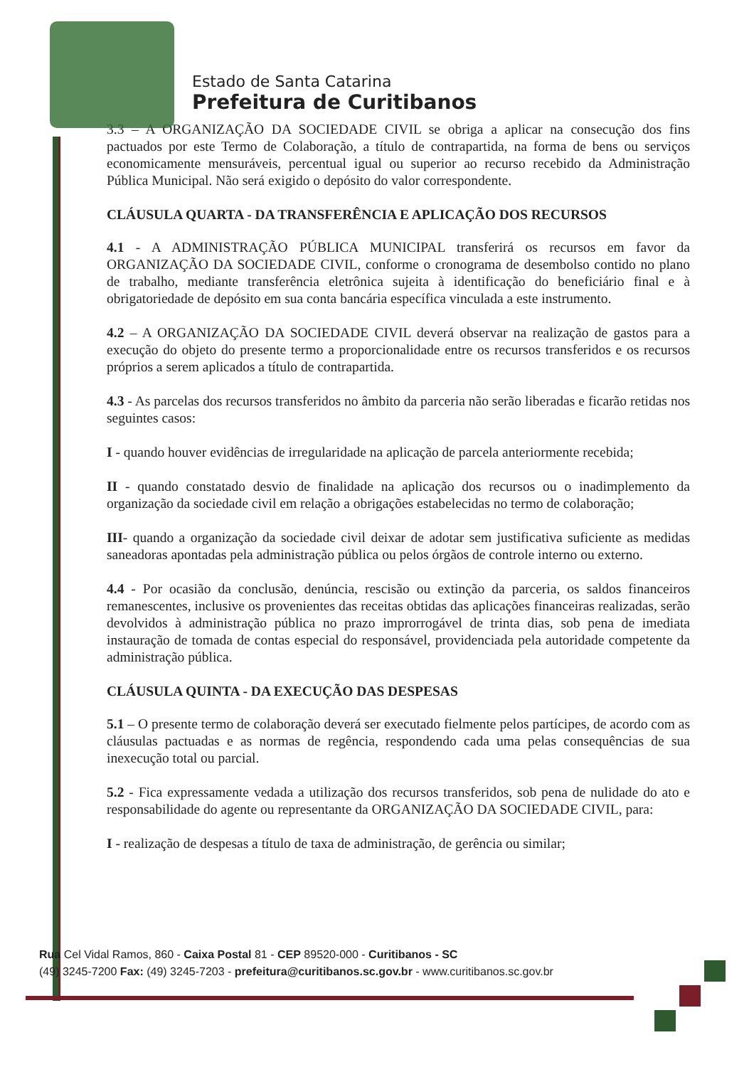Estado de Santa Catarina
Prefeitura de Curitibanos
3.3 – A ORGANIZAÇÃO DA SOCIEDADE CIVIL se obriga a aplicar na consecução dos fins pactuados por este Termo de Colaboração, a título de contrapartida, na forma de bens ou serviços economicamente mensuráveis, percentual igual ou superior ao recurso recebido da Administração Pública Municipal. Não será exigido o depósito do valor correspondente.
CLÁUSULA QUARTA - DA TRANSFERÊNCIA E APLICAÇÃO DOS RECURSOS
4.1 - A ADMINISTRAÇÃO PÚBLICA MUNICIPAL transferirá os recursos em favor da ORGANIZAÇÃO DA SOCIEDADE CIVIL, conforme o cronograma de desembolso contido no plano de trabalho, mediante transferência eletrônica sujeita à identificação do beneficiário final e à obrigatoriedade de depósito em sua conta bancária específica vinculada a este instrumento.
4.2 – A ORGANIZAÇÃO DA SOCIEDADE CIVIL deverá observar na realização de gastos para a execução do objeto do presente termo a proporcionalidade entre os recursos transferidos e os recursos próprios a serem aplicados a título de contrapartida.
4.3 - As parcelas dos recursos transferidos no âmbito da parceria não serão liberadas e ficarão retidas nos seguintes casos:
I - quando houver evidências de irregularidade na aplicação de parcela anteriormente recebida;
II - quando constatado desvio de finalidade na aplicação dos recursos ou o inadimplemento da organização da sociedade civil em relação a obrigações estabelecidas no termo de colaboração;
III- quando a organização da sociedade civil deixar de adotar sem justificativa suficiente as medidas saneadoras apontadas pela administração pública ou pelos órgãos de controle interno ou externo.
4.4 - Por ocasião da conclusão, denúncia, rescisão ou extinção da parceria, os saldos financeiros remanescentes, inclusive os provenientes das receitas obtidas das aplicações financeiras realizadas, serão devolvidos à administração pública no prazo improrrogável de trinta dias, sob pena de imediata instauração de tomada de contas especial do responsável, providenciada pela autoridade competente da administração pública.
CLÁUSULA QUINTA - DA EXECUÇÃO DAS DESPESAS
5.1 – O presente termo de colaboração deverá ser executado fielmente pelos partícipes, de acordo com as cláusulas pactuadas e as normas de regência, respondendo cada uma pelas consequências de sua inexecução total ou parcial.
5.2 - Fica expressamente vedada a utilização dos recursos transferidos, sob pena de nulidade do ato e responsabilidade do agente ou representante da ORGANIZAÇÃO DA SOCIEDADE CIVIL, para:
I - realização de despesas a título de taxa de administração, de gerência ou similar;
Rua Cel Vidal Ramos, 860 - Caixa Postal 81 - CEP 89520-000 - Curitibanos - SC
(49) 3245-7200 Fax: (49) 3245-7203 - prefeitura@curitibanos.sc.gov.br - www.curitibanos.sc.gov.br